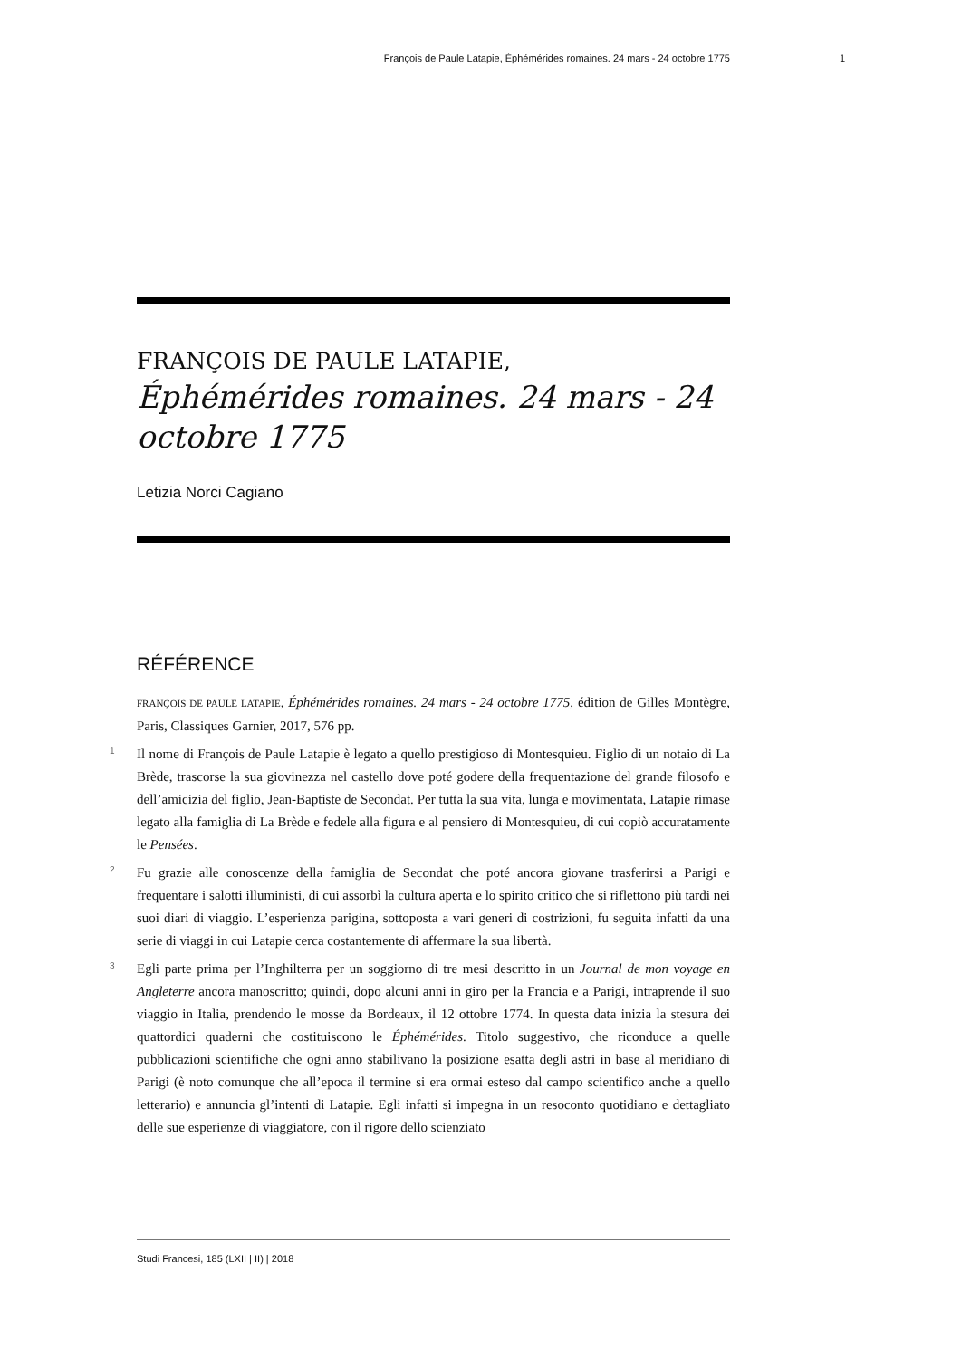François de Paule Latapie, Éphémérides romaines. 24 mars - 24 octobre 1775 1
FRANÇOIS DE PAULE LATAPIE,
Éphémérides romaines. 24 mars - 24 octobre 1775
Letizia Norci Cagiano
RÉFÉRENCE
FRANÇOIS DE PAULE LATAPIE, Éphémérides romaines. 24 mars - 24 octobre 1775, édition de Gilles Montègre, Paris, Classiques Garnier, 2017, 576 pp.
1 Il nome di François de Paule Latapie è legato a quello prestigioso di Montesquieu. Figlio di un notaio di La Brède, trascorse la sua giovinezza nel castello dove poté godere della frequentazione del grande filosofo e dell’amicizia del figlio, Jean-Baptiste de Secondat. Per tutta la sua vita, lunga e movimentata, Latapie rimase legato alla famiglia di La Brède e fedele alla figura e al pensiero di Montesquieu, di cui copiò accuratamente le Pensées.
2 Fu grazie alle conoscenze della famiglia de Secondat che poté ancora giovane trasferirsi a Parigi e frequentare i salotti illuministi, di cui assorbì la cultura aperta e lo spirito critico che si riflettono più tardi nei suoi diari di viaggio. L’esperienza parigina, sottoposta a vari generi di costrizioni, fu seguita infatti da una serie di viaggi in cui Latapie cerca costantemente di affermare la sua libertà.
3 Egli parte prima per l’Inghilterra per un soggiorno di tre mesi descritto in un Journal de mon voyage en Angleterre ancora manoscritto; quindi, dopo alcuni anni in giro per la Francia e a Parigi, intraprende il suo viaggio in Italia, prendendo le mosse da Bordeaux, il 12 ottobre 1774. In questa data inizia la stesura dei quattordici quaderni che costituiscono le Éphémérides. Titolo suggestivo, che riconduce a quelle pubblicazioni scientifiche che ogni anno stabilivano la posizione esatta degli astri in base al meridiano di Parigi (è noto comunque che all’epoca il termine si era ormai esteso dal campo scientifico anche a quello letterario) e annuncia gl’intenti di Latapie. Egli infatti si impegna in un resoconto quotidiano e dettagliato delle sue esperienze di viaggiatore, con il rigore dello scienziato
Studi Francesi, 185 (LXII | II) | 2018